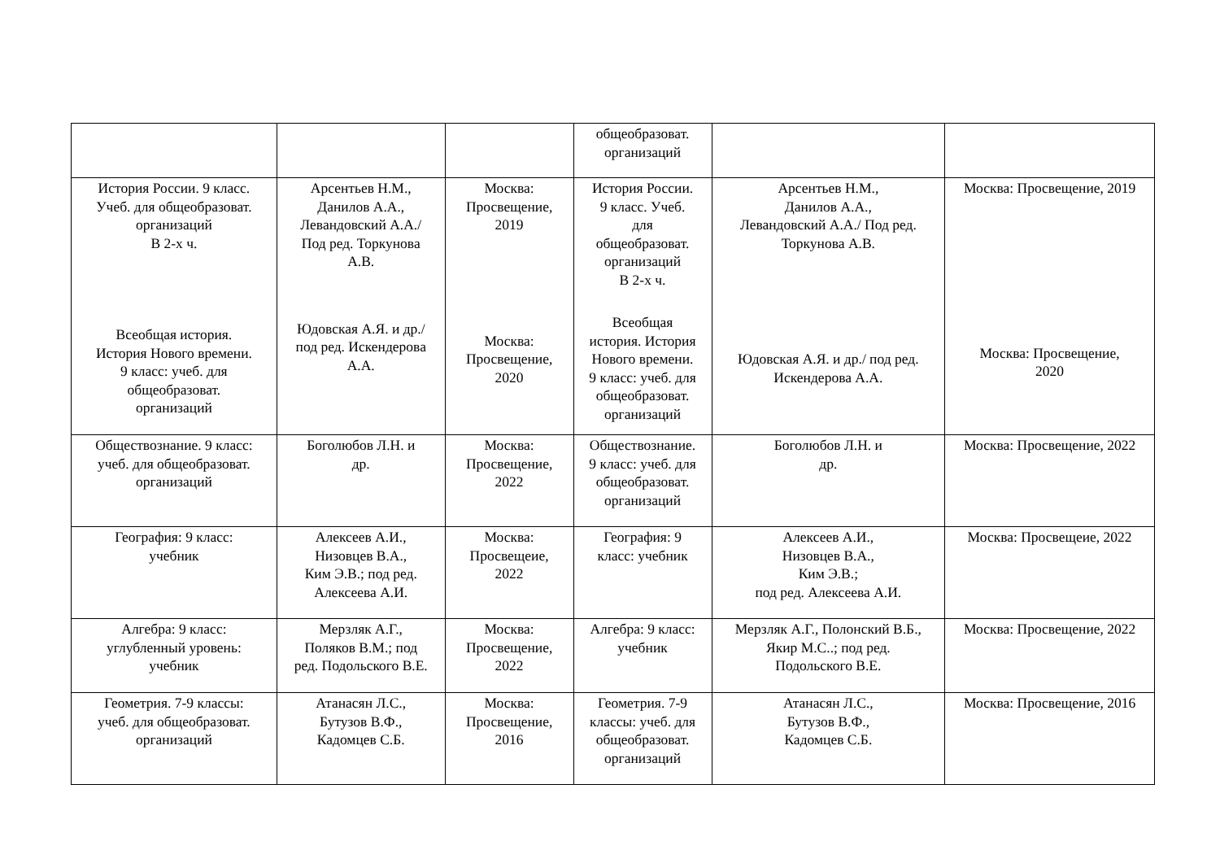| | | | общеобразоват. организаций | | |
| История России. 9 класс. Учеб. для общеобразоват. организаций В 2-х ч. Всеобщая история. История Нового времени. 9 класс: учеб. для общеобразоват. организаций | Арсентьев Н.М., Данилов А.А., Левандовский А.А./ Под ред. Торкунова А.В. Юдовская А.Я. и др./ под ред. Искендерова А.А. | Москва: Просвещение, 2019 Москва: Просвещение, 2020 | История России. 9 класс. Учеб. для общеобразоват. организаций В 2-х ч. Всеобщая история. История Нового времени. 9 класс: учеб. для общеобразоват. организаций | Арсентьев Н.М., Данилов А.А., Левандовский А.А./ Под ред. Торкунова А.В. Юдовская А.Я. и др./ под ред. Искендерова А.А. | Москва: Просвещение, 2019 Москва: Просвещение, 2020 |
| Обществознание. 9 класс: учеб. для общеобразоват. организаций | Боголюбов Л.Н. и др. | Москва: Просвещение, 2022 | Обществознание. 9 класс: учеб. для общеобразоват. организаций | Боголюбов Л.Н. и др. | Москва: Просвещение, 2022 |
| География: 9 класс: учебник | Алексеев А.И., Низовцев В.А., Ким Э.В.; под ред. Алексеева А.И. | Москва: Просвещеие, 2022 | География: 9 класс: учебник | Алексеев А.И., Низовцев В.А., Ким Э.В.; под ред. Алексеева А.И. | Москва: Просвещеие, 2022 |
| Алгебра: 9 класс: углубленный уровень: учебник | Мерзляк А.Г., Поляков В.М.; под ред. Подольского В.Е. | Москва: Просвещение, 2022 | Алгебра: 9 класс: учебник | Мерзляк А.Г., Полонский В.Б., Якир М.С..; под ред. Подольского В.Е. | Москва: Просвещение, 2022 |
| Геометрия. 7-9 классы: учеб. для общеобразоват. организаций | Атанасян Л.С., Бутузов В.Ф., Кадомцев С.Б. | Москва: Просвещение, 2016 | Геометрия. 7-9 классы: учеб. для общеобразоват. организаций | Атанасян Л.С., Бутузов В.Ф., Кадомцев С.Б. | Москва: Просвещение, 2016 |